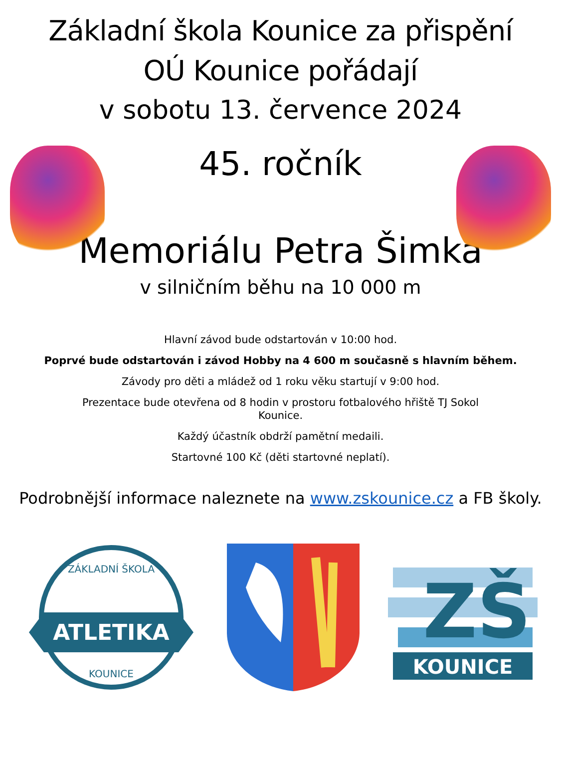Základní škola Kounice za přispění
OÚ Kounice pořádají
v sobotu 13. července 2024
45. ročník
Memoriálu Petra Šimka
v silničním běhu na 10 000 m
Hlavní závod bude odstartován v 10:00 hod.
Poprvé bude odstartován i závod Hobby na 4 600 m současně s hlavním během.
Závody pro děti a mládež od 1 roku věku startují v 9:00 hod.
Prezentace bude otevřena od 8 hodin v prostoru fotbalového hřiště TJ Sokol
Kounice.
Každý účastník obdrží pamětní medaili.
Startovné 100 Kč (děti startovné neplatí).
Podrobnější informace naleznete na www.zskounice.cz a FB školy.
ATLETIKA
ZÁKLADNÍ ŠKOLA
KOUNICE
ZŠ
KOUNICE